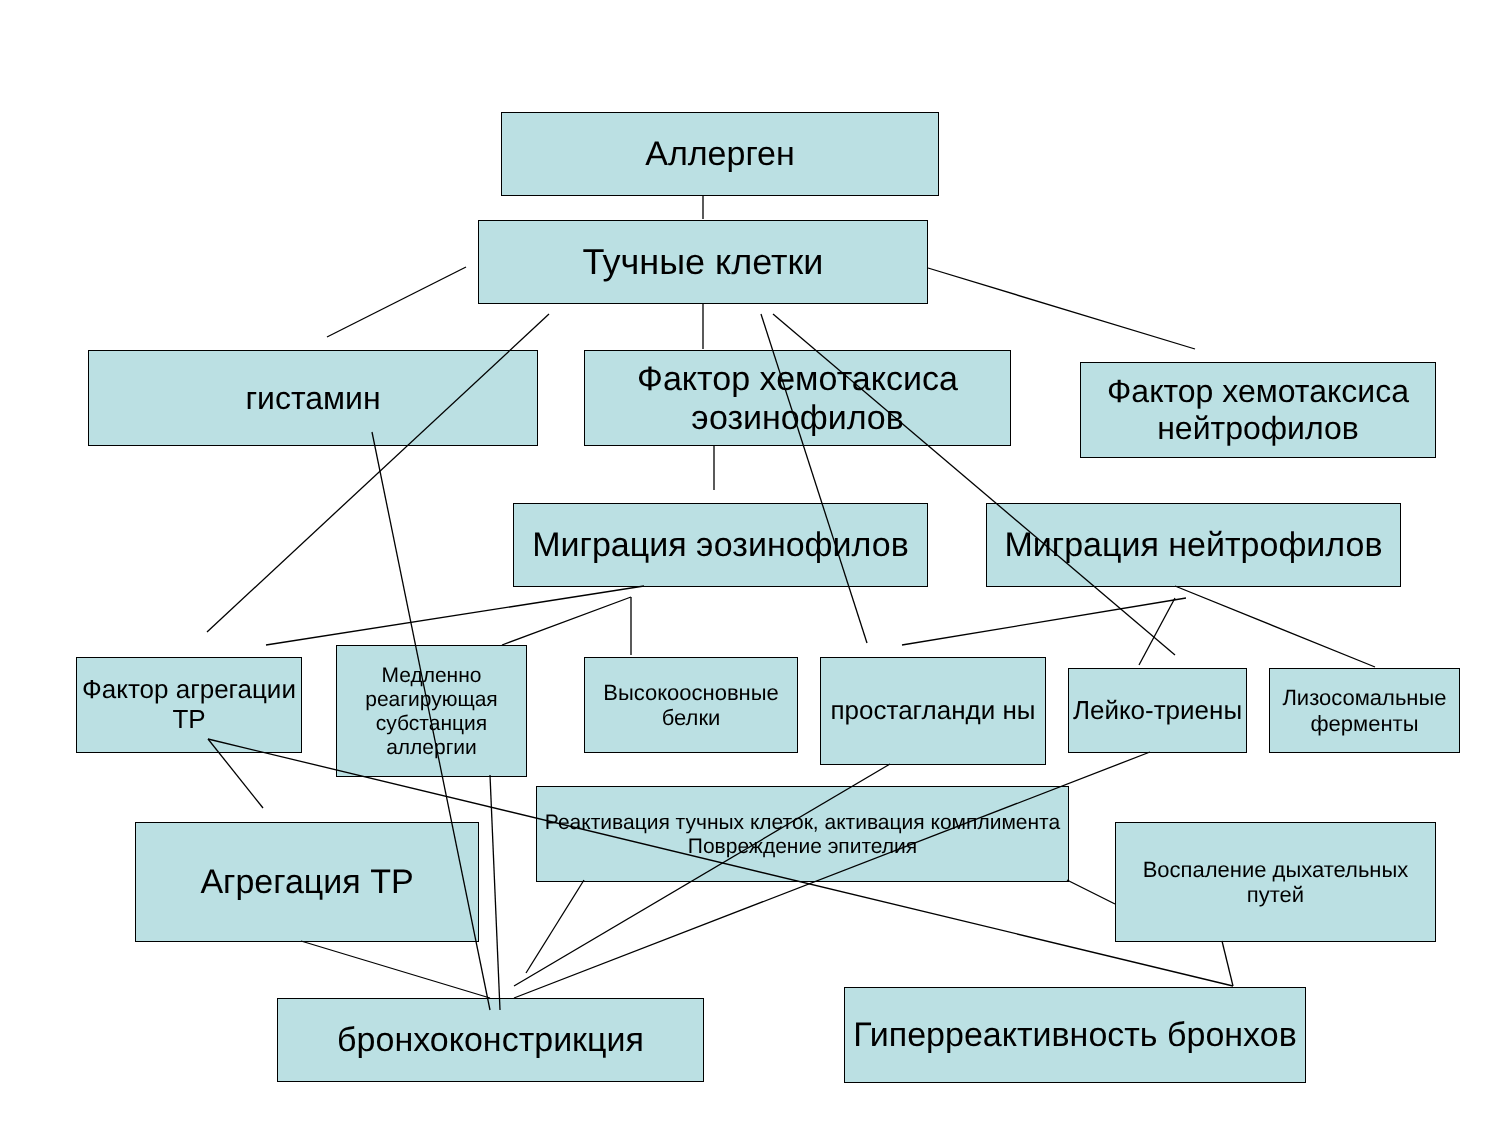Аллерген
Тучные клетки
гистамин
Фактор хемотаксиса эозинофилов
Фактор хемотаксиса нейтрофилов
Миграция эозинофилов Миграция нейтрофилов
Фактор агрегации ТР
Медленно реагирующая субстанция аллергии
Высокоосновные белки
простагланди ны
Лейко-триены
Лизосомальные ферменты
Реактивация тучных клеток, активация комплимента Повреждение эпителия
Агрегация ТР
Воспаление дыхательных путей
бронхоконстрикция
Гиперреактивность бронхов